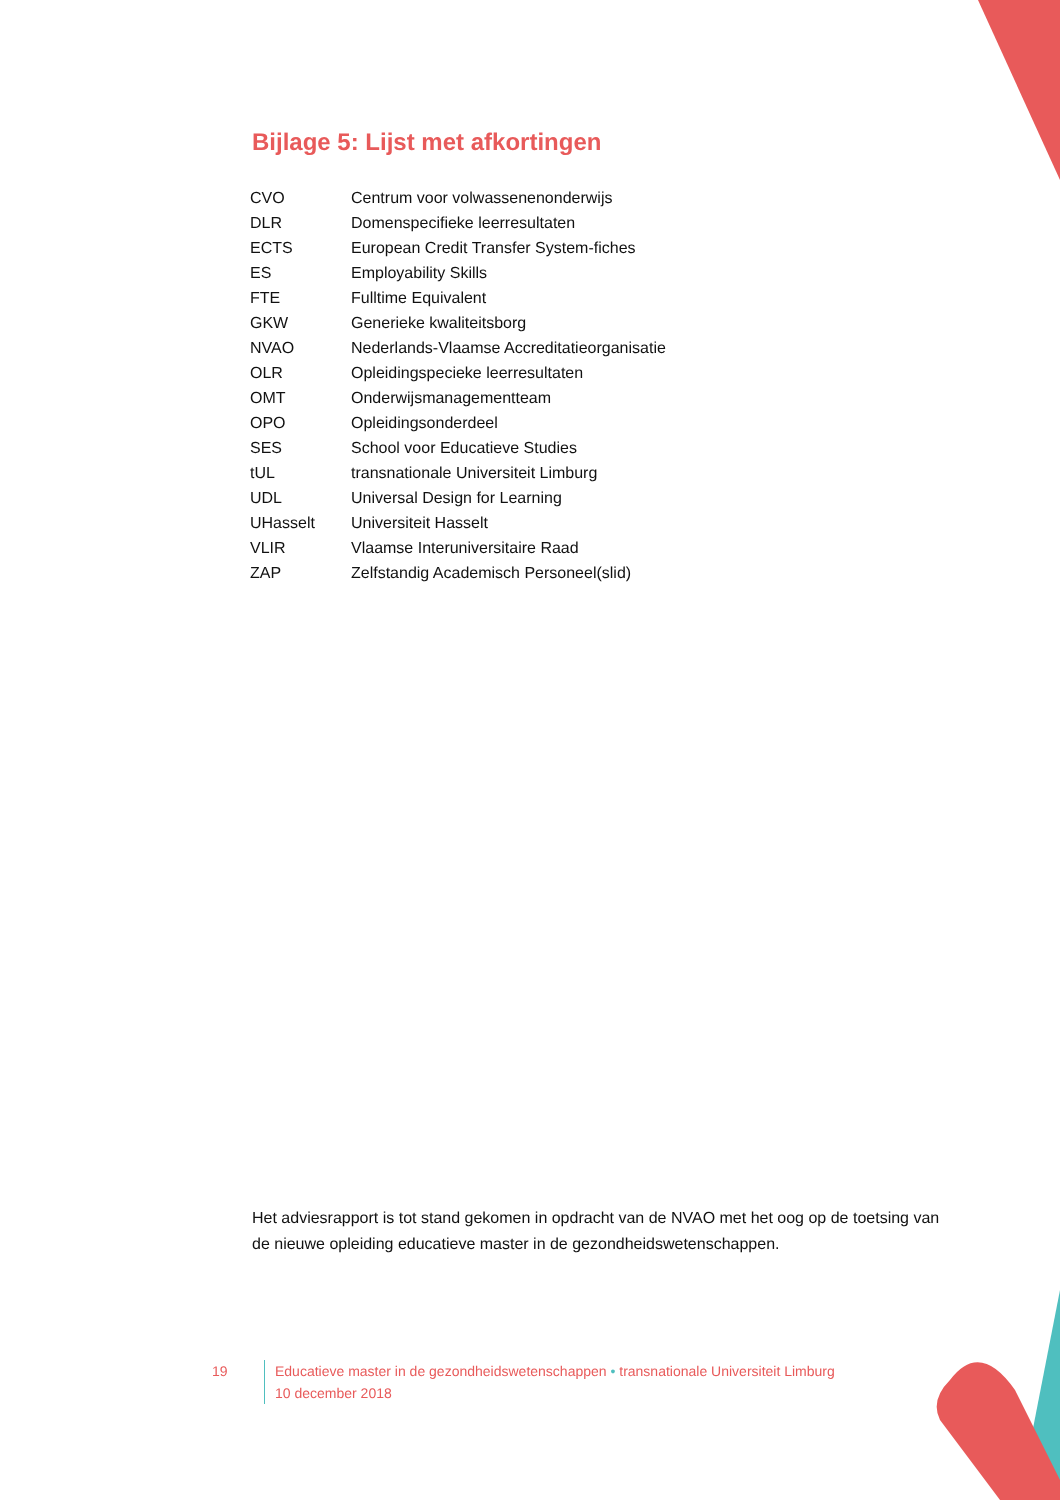Bijlage 5: Lijst met afkortingen
| CVO | Centrum voor volwassenenonderwijs |
| DLR | Domenspecifieke leerresultaten |
| ECTS | European Credit Transfer System-fiches |
| ES | Employability Skills |
| FTE | Fulltime Equivalent |
| GKW | Generieke kwaliteitsborg |
| NVAO | Nederlands-Vlaamse Accreditatieorganisatie |
| OLR | Opleidingspecieke leerresultaten |
| OMT | Onderwijsmanagementteam |
| OPO | Opleidingsonderdeel |
| SES | School voor Educatieve Studies |
| tUL | transnationale Universiteit Limburg |
| UDL | Universal Design for Learning |
| UHasselt | Universiteit Hasselt |
| VLIR | Vlaamse Interuniversitaire Raad |
| ZAP | Zelfstandig Academisch Personeel(slid) |
Het adviesrapport is tot stand gekomen in opdracht van de NVAO met het oog op de toetsing van de nieuwe opleiding educatieve master in de gezondheidswetenschappen.
19 Educatieve master in de gezondheidswetenschappen • transnationale Universiteit Limburg
10 december 2018